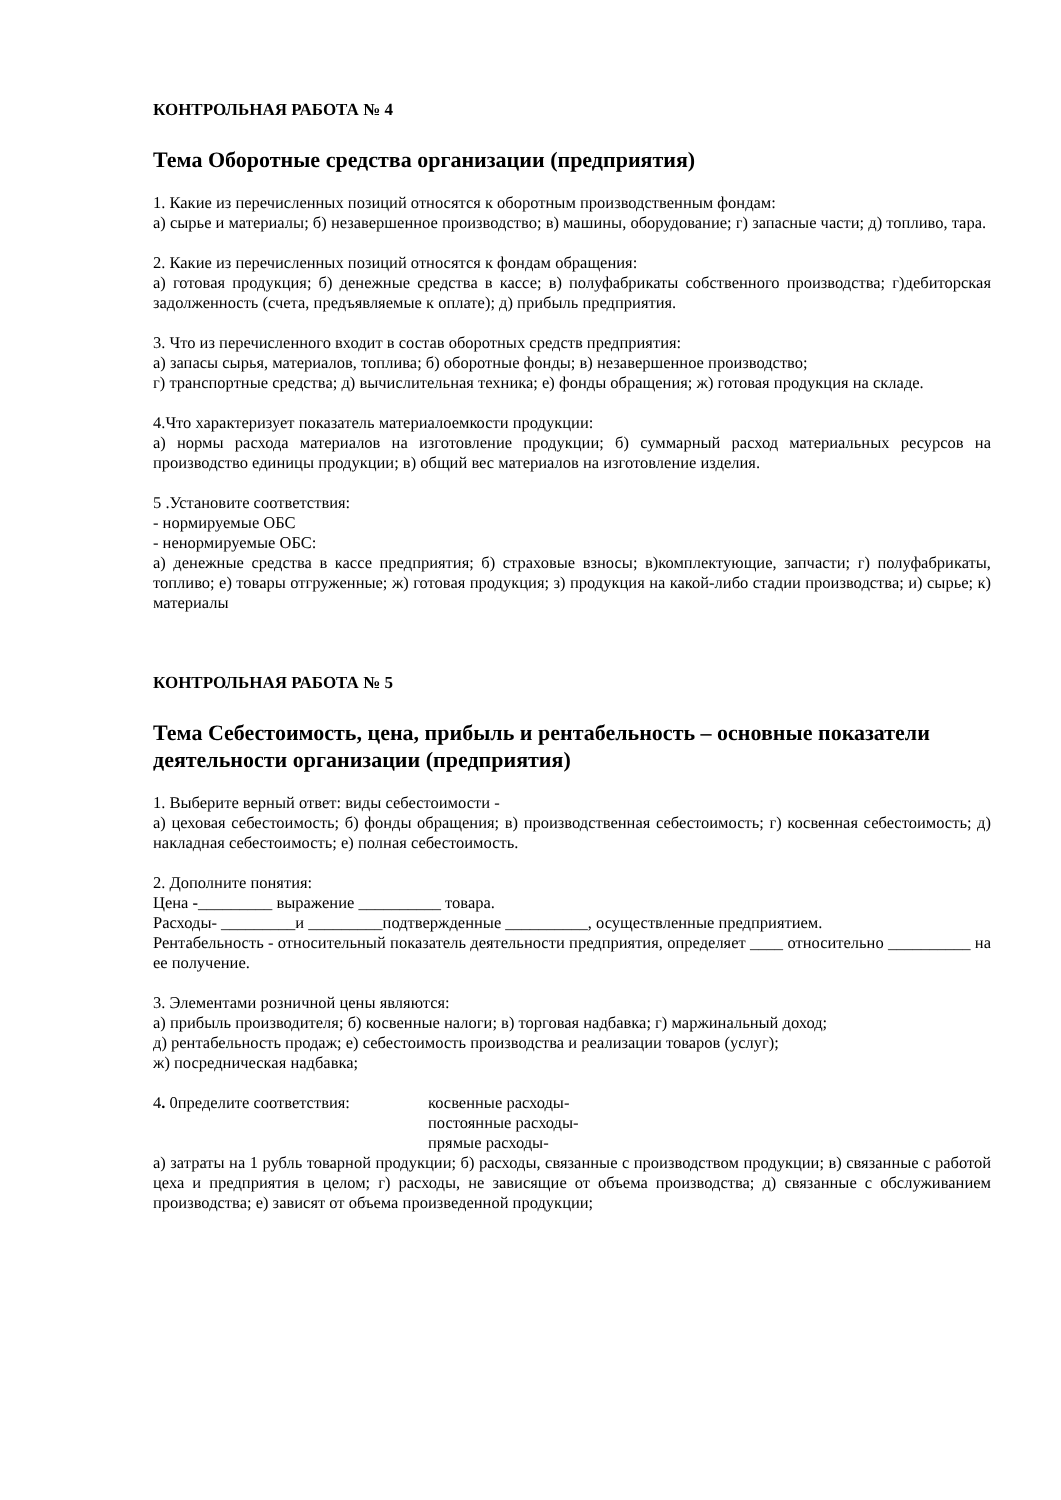КОНТРОЛЬНАЯ РАБОТА № 4
Тема Оборотные средства организации (предприятия)
1. Какие из перечисленных позиций относятся к оборотным производственным фондам:
а) сырье и материалы; б) незавершенное производство; в) машины, оборудование; г) запасные части; д) топливо, тара.
2. Какие из перечисленных позиций относятся к фондам обращения:
а) готовая продукция; б) денежные средства в кассе; в) полуфабрикаты собственного производства; г)дебиторская задолженность (счета, предъявляемые к оплате); д) прибыль предприятия.
3. Что из перечисленного входит в состав оборотных средств предприятия:
а) запасы сырья, материалов, топлива; б) оборотные фонды; в) незавершенное производство;
г) транспортные средства; д) вычислительная техника; е) фонды обращения; ж) готовая продукция на складе.
4.Что характеризует показатель материалоемкости продукции:
а) нормы расхода материалов на изготовление продукции; б) суммарный расход материальных ресурсов на производство единицы продукции; в) общий вес материалов на изготовление изделия.
5 .Установите соответствия:
- нормируемые ОБС
- ненормируемые ОБС:
а) денежные средства в кассе предприятия; б) страховые взносы; в)комплектующие, запчасти; г) полуфабрикаты, топливо; е) товары отгруженные; ж) готовая продукция; з) продукция на какой-либо стадии производства; и) сырье; к) материалы
КОНТРОЛЬНАЯ РАБОТА № 5
Тема Себестоимость, цена, прибыль и рентабельность – основные показатели деятельности организации (предприятия)
1. Выберите верный ответ: виды себестоимости -
а) цеховая себестоимость; б) фонды обращения; в) производственная себестоимость; г) косвенная себестоимость; д) накладная себестоимость; е) полная себестоимость.
2. Дополните понятия:
Цена -_________ выражение __________ товара.
Расходы- _________и _________подтвержденные __________, осуществленные предприятием.
Рентабельность - относительный показатель деятельности предприятия, определяет ____ относительно __________ на ее получение.
3. Элементами розничной цены являются:
а) прибыль производителя; б) косвенные налоги; в) торговая надбавка; г) маржинальный доход;
д) рентабельность продаж; е) себестоимость производства и реализации товаров (услуг);
ж) посредническая надбавка;
4. 0пределите соответствия: косвенные расходы-
постоянные расходы-
прямые расходы-
а) затраты на 1 рубль товарной продукции; б) расходы, связанные с производством продукции; в) связанные с работой цеха и предприятия в целом; г) расходы, не зависящие от объема производства; д) связанные с обслуживанием производства; е) зависят от объема произведенной продукции;